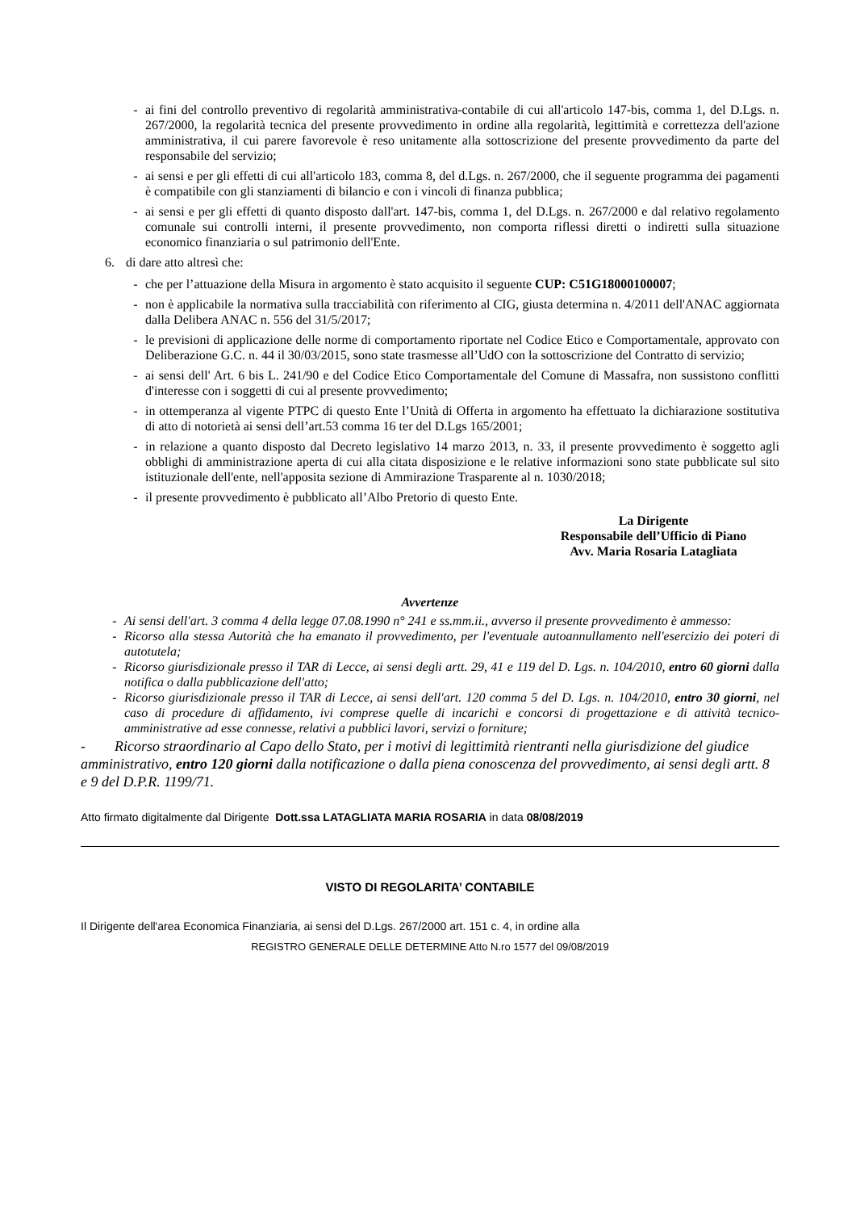- ai fini del controllo preventivo di regolarità amministrativa-contabile di cui all'articolo 147-bis, comma 1, del D.Lgs. n. 267/2000, la regolarità tecnica del presente provvedimento in ordine alla regolarità, legittimità e correttezza dell'azione amministrativa, il cui parere favorevole è reso unitamente alla sottoscrizione del presente provvedimento da parte del responsabile del servizio;
- ai sensi e per gli effetti di cui all'articolo 183, comma 8, del d.Lgs. n. 267/2000, che il seguente programma dei pagamenti è compatibile con gli stanziamenti di bilancio e con i vincoli di finanza pubblica;
- ai sensi e per gli effetti di quanto disposto dall'art. 147-bis, comma 1, del D.Lgs. n. 267/2000 e dal relativo regolamento comunale sui controlli interni, il presente provvedimento, non comporta riflessi diretti o indiretti sulla situazione economico finanziaria o sul patrimonio dell'Ente.
6. di dare atto altresì che:
- che per l’attuazione della Misura in argomento è stato acquisito il seguente CUP: C51G18000100007;
- non è applicabile la normativa sulla tracciabilità con riferimento al CIG, giusta determina n. 4/2011 dell'ANAC aggiornata dalla Delibera ANAC n. 556 del 31/5/2017;
- le previsioni di applicazione delle norme di comportamento riportate nel Codice Etico e Comportamentale, approvato con Deliberazione G.C. n. 44 il 30/03/2015, sono state trasmesse all’UdO con la sottoscrizione del Contratto di servizio;
- ai sensi dell' Art. 6 bis L. 241/90 e del Codice Etico Comportamentale del Comune di Massafra, non sussistono conflitti d'interesse con i soggetti di cui al presente provvedimento;
- in ottemperanza al vigente PTPC di questo Ente l’Unità di Offerta in argomento ha effettuato la dichiarazione sostitutiva di atto di notorietà ai sensi dell’art.53 comma 16 ter del D.Lgs 165/2001;
- in relazione a quanto disposto dal Decreto legislativo 14 marzo 2013, n. 33, il presente provvedimento è soggetto agli obblighi di amministrazione aperta di cui alla citata disposizione e le relative informazioni sono state pubblicate sul sito istituzionale dell'ente, nell'apposita sezione di Ammirazione Trasparente al n. 1030/2018;
- il presente provvedimento è pubblicato all’Albo Pretorio di questo Ente.
La Dirigente
Responsabile dell’Ufficio di Piano
Avv. Maria Rosaria Latagliata
Avvertenze
- Ai sensi dell'art. 3 comma 4 della legge 07.08.1990 n° 241 e ss.mm.ii., avverso il presente provvedimento è ammesso:
- Ricorso alla stessa Autorità che ha emanato il provvedimento, per l'eventuale autoannullamento nell'esercizio dei poteri di autotutela;
- Ricorso giurisdizionale presso il TAR di Lecce, ai sensi degli artt. 29, 41 e 119 del D. Lgs. n. 104/2010, entro 60 giorni dalla notifica o dalla pubblicazione dell'atto;
- Ricorso giurisdizionale presso il TAR di Lecce, ai sensi dell'art. 120 comma 5 del D. Lgs. n. 104/2010, entro 30 giorni, nel caso di procedure di affidamento, ivi comprese quelle di incarichi e concorsi di progettazione e di attività tecnico-amministrative ad esse connesse, relativi a pubblici lavori, servizi o forniture;
- Ricorso straordinario al Capo dello Stato, per i motivi di legittimità rientranti nella giurisdizione del giudice amministrativo, entro 120 giorni dalla notificazione o dalla piena conoscenza del provvedimento, ai sensi degli artt. 8 e 9 del D.P.R. 1199/71.
Atto firmato digitalmente dal Dirigente Dott.ssa LATAGLIATA MARIA ROSARIA in data 08/08/2019
VISTO DI REGOLARITA’ CONTABILE
Il Dirigente dell'area Economica Finanziaria, ai sensi del D.Lgs. 267/2000 art. 151 c. 4, in ordine alla
REGISTRO GENERALE DELLE DETERMINE Atto N.ro 1577 del 09/08/2019